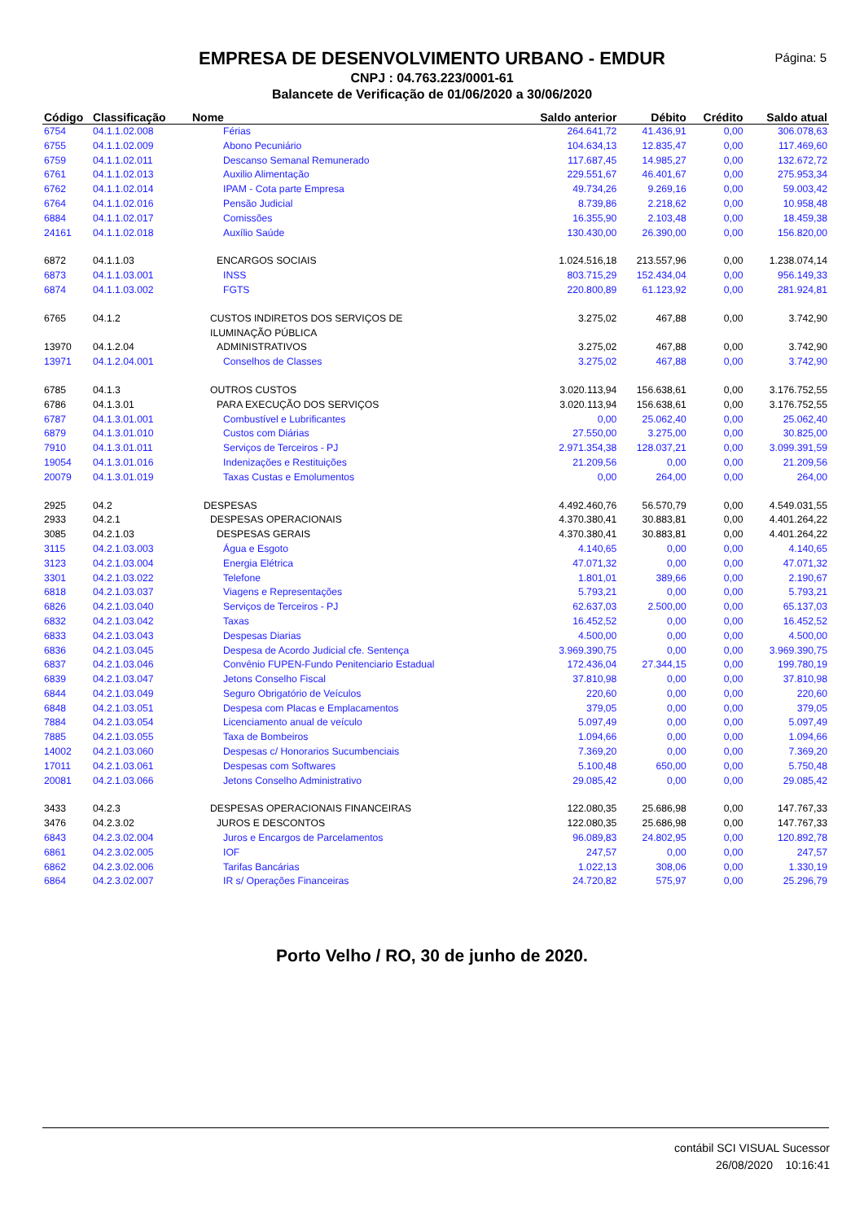EMPRESA DE DESENVOLVIMENTO URBANO - EMDUR
CNPJ : 04.763.223/0001-61
Balancete de Verificação de 01/06/2020 a 30/06/2020
Página: 5
| Código | Classificação | Nome | Saldo anterior | Débito | Crédito | Saldo atual |
| --- | --- | --- | --- | --- | --- | --- |
| 6754 | 04.1.1.02.008 | Férias | 264.641,72 | 41.436,91 | 0,00 | 306.078,63 |
| 6755 | 04.1.1.02.009 | Abono Pecuniário | 104.634,13 | 12.835,47 | 0,00 | 117.469,60 |
| 6759 | 04.1.1.02.011 | Descanso Semanal Remunerado | 117.687,45 | 14.985,27 | 0,00 | 132.672,72 |
| 6761 | 04.1.1.02.013 | Auxilio Alimentação | 229.551,67 | 46.401,67 | 0,00 | 275.953,34 |
| 6762 | 04.1.1.02.014 | IPAM - Cota parte Empresa | 49.734,26 | 9.269,16 | 0,00 | 59.003,42 |
| 6764 | 04.1.1.02.016 | Pensão Judicial | 8.739,86 | 2.218,62 | 0,00 | 10.958,48 |
| 6884 | 04.1.1.02.017 | Comissões | 16.355,90 | 2.103,48 | 0,00 | 18.459,38 |
| 24161 | 04.1.1.02.018 | Auxílio Saúde | 130.430,00 | 26.390,00 | 0,00 | 156.820,00 |
| 6872 | 04.1.1.03 | ENCARGOS SOCIAIS | 1.024.516,18 | 213.557,96 | 0,00 | 1.238.074,14 |
| 6873 | 04.1.1.03.001 | INSS | 803.715,29 | 152.434,04 | 0,00 | 956.149,33 |
| 6874 | 04.1.1.03.002 | FGTS | 220.800,89 | 61.123,92 | 0,00 | 281.924,81 |
| 6765 | 04.1.2 | CUSTOS INDIRETOS DOS SERVIÇOS DE ILUMINAÇÃO PÚBLICA | 3.275,02 | 467,88 | 0,00 | 3.742,90 |
| 13970 | 04.1.2.04 | ADMINISTRATIVOS | 3.275,02 | 467,88 | 0,00 | 3.742,90 |
| 13971 | 04.1.2.04.001 | Conselhos de Classes | 3.275,02 | 467,88 | 0,00 | 3.742,90 |
| 6785 | 04.1.3 | OUTROS CUSTOS | 3.020.113,94 | 156.638,61 | 0,00 | 3.176.752,55 |
| 6786 | 04.1.3.01 | PARA EXECUÇÃO DOS SERVIÇOS | 3.020.113,94 | 156.638,61 | 0,00 | 3.176.752,55 |
| 6787 | 04.1.3.01.001 | Combustível e Lubrificantes | 0,00 | 25.062,40 | 0,00 | 25.062,40 |
| 6879 | 04.1.3.01.010 | Custos com Diárias | 27.550,00 | 3.275,00 | 0,00 | 30.825,00 |
| 7910 | 04.1.3.01.011 | Serviços de Terceiros - PJ | 2.971.354,38 | 128.037,21 | 0,00 | 3.099.391,59 |
| 19054 | 04.1.3.01.016 | Indenizações e Restituições | 21.209,56 | 0,00 | 0,00 | 21.209,56 |
| 20079 | 04.1.3.01.019 | Taxas Custas e Emolumentos | 0,00 | 264,00 | 0,00 | 264,00 |
| 2925 | 04.2 | DESPESAS | 4.492.460,76 | 56.570,79 | 0,00 | 4.549.031,55 |
| 2933 | 04.2.1 | DESPESAS OPERACIONAIS | 4.370.380,41 | 30.883,81 | 0,00 | 4.401.264,22 |
| 3085 | 04.2.1.03 | DESPESAS GERAIS | 4.370.380,41 | 30.883,81 | 0,00 | 4.401.264,22 |
| 3115 | 04.2.1.03.003 | Água e Esgoto | 4.140,65 | 0,00 | 0,00 | 4.140,65 |
| 3123 | 04.2.1.03.004 | Energia Elétrica | 47.071,32 | 0,00 | 0,00 | 47.071,32 |
| 3301 | 04.2.1.03.022 | Telefone | 1.801,01 | 389,66 | 0,00 | 2.190,67 |
| 6818 | 04.2.1.03.037 | Viagens e Representações | 5.793,21 | 0,00 | 0,00 | 5.793,21 |
| 6826 | 04.2.1.03.040 | Serviços de Terceiros - PJ | 62.637,03 | 2.500,00 | 0,00 | 65.137,03 |
| 6832 | 04.2.1.03.042 | Taxas | 16.452,52 | 0,00 | 0,00 | 16.452,52 |
| 6833 | 04.2.1.03.043 | Despesas Diarias | 4.500,00 | 0,00 | 0,00 | 4.500,00 |
| 6836 | 04.2.1.03.045 | Despesa de Acordo Judicial cfe. Sentença | 3.969.390,75 | 0,00 | 0,00 | 3.969.390,75 |
| 6837 | 04.2.1.03.046 | Convênio FUPEN-Fundo Penitenciario Estadual | 172.436,04 | 27.344,15 | 0,00 | 199.780,19 |
| 6839 | 04.2.1.03.047 | Jetons Conselho Fiscal | 37.810,98 | 0,00 | 0,00 | 37.810,98 |
| 6844 | 04.2.1.03.049 | Seguro Obrigatório de Veículos | 220,60 | 0,00 | 0,00 | 220,60 |
| 6848 | 04.2.1.03.051 | Despesa com Placas e Emplacamentos | 379,05 | 0,00 | 0,00 | 379,05 |
| 7884 | 04.2.1.03.054 | Licenciamento anual de veículo | 5.097,49 | 0,00 | 0,00 | 5.097,49 |
| 7885 | 04.2.1.03.055 | Taxa de Bombeiros | 1.094,66 | 0,00 | 0,00 | 1.094,66 |
| 14002 | 04.2.1.03.060 | Despesas c/ Honorarios Sucumbenciais | 7.369,20 | 0,00 | 0,00 | 7.369,20 |
| 17011 | 04.2.1.03.061 | Despesas com Softwares | 5.100,48 | 650,00 | 0,00 | 5.750,48 |
| 20081 | 04.2.1.03.066 | Jetons Conselho Administrativo | 29.085,42 | 0,00 | 0,00 | 29.085,42 |
| 3433 | 04.2.3 | DESPESAS OPERACIONAIS FINANCEIRAS | 122.080,35 | 25.686,98 | 0,00 | 147.767,33 |
| 3476 | 04.2.3.02 | JUROS E DESCONTOS | 122.080,35 | 25.686,98 | 0,00 | 147.767,33 |
| 6843 | 04.2.3.02.004 | Juros e Encargos de Parcelamentos | 96.089,83 | 24.802,95 | 0,00 | 120.892,78 |
| 6861 | 04.2.3.02.005 | IOF | 247,57 | 0,00 | 0,00 | 247,57 |
| 6862 | 04.2.3.02.006 | Tarifas Bancárias | 1.022,13 | 308,06 | 0,00 | 1.330,19 |
| 6864 | 04.2.3.02.007 | IR s/ Operações Financeiras | 24.720,82 | 575,97 | 0,00 | 25.296,79 |
Porto Velho / RO, 30 de junho de 2020.
contábil SCI VISUAL Sucessor
26/08/2020 10:16:41